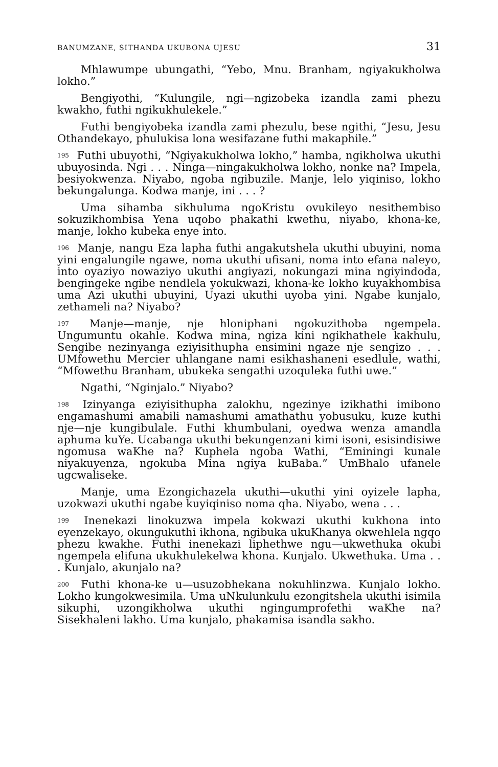BANUMZANE, SITHANDA UKUBONA UJESU 31
Mhlawumpe ubungathi, “Yebo, Mnu. Branham, ngiyakukholwa lokho.”
Bengiyothi, “Kulungile, ngi—ngizobeka izandla zami phezu kwakho, futhi ngikukhulekele.”
Futhi bengiyobeka izandla zami phezulu, bese ngithi, “Jesu, Jesu Othandekayo, phulukisa lona wesifazane futhi makaphile.”
<sup>195</sup> Futhi ubuyothi, “Ngiyakukholwa lokho,” hamba, ngikholwa ukuthi ubuyosinda. Ngi . . . Ninga—ningakukholwa lokho, nonke na? Impela, besiyokwenza. Niyabo, ngoba ngibuzile. Manje, lelo yiqiniso, lokho bekungalunga. Kodwa manje, ini . . . ?
Uma sihamba sikhuluma ngoKristu ovukileyo nesithembiso sokuzikhombisa Yena uqobo phakathi kwethu, niyabo, khona-ke, manje, lokho kubeka enye into.
<sup>196</sup> Manje, nangu Eza lapha futhi angakutshela ukuthi ubuyini, noma yini engalungile ngawe, noma ukuthi ufisani, noma into efana naleyo, into oyaziyo nowaziyo ukuthi angiyazi, nokungazi mina ngiyindoda, bengingeke ngibe nendlela yokukwazi, khona-ke lokho kuyakhombisa uma Azi ukuthi ubuyini, Uyazi ukuthi uyoba yini. Ngabe kunjalo, zethameli na? Niyabo?
<sup>197</sup> Manje—manje, nje hloniphani ngokuzithoba ngempela. Ungumuntu okahle. Kodwa mina, ngiza kini ngikhathele kakhulu, Sengibe nezinyanga eziyisithupha ensimini ngaze nje sengizo . . . UMfowethu Mercier uhlangane nami esikhashaneni esedlule, wathi, “Mfowethu Branham, ubukeka sengathi uzoquleka futhi uwe.”
Ngathi, “Nginjalo.” Niyabo?
<sup>198</sup> Izinyanga eziyisithupha zalokhu, ngezinye izikhathi imibono engamashumi amabili namashumi amathathu yobusuku, kuze kuthi nje—nje kungibulale. Futhi khumbulani, oyedwa wenza amandla aphuma kuYe. Ucabanga ukuthi bekungenzani kimi isoni, esisindisiwe ngomusa waKhe na? Kuphela ngoba Wathi, “Eminingi kunale niyakuyenza, ngokuba Mina ngiya kuBaba.” UmBhalo ufanele ugcwaliseke.
Manje, uma Ezongichazela ukuthi—ukuthi yini oyizele lapha, uzokwazi ukuthi ngabe kuyiqiniso noma qha. Niyabo, wena . . .
<sup>199</sup> Inenekazi linokuzwa impela kokwazi ukuthi kukhona into eyenzekayo, okungukuthi ikhona, ngibuka ukuKhanya okwehlela ngqo phezu kwakhe. Futhi inenekazi liphethwe ngu—ukwethuka okubi ngempela elifuna ukukhulekelwa khona. Kunjalo. Ukwethuka. Uma . . . Kunjalo, akunjalo na?
<sup>200</sup> Futhi khona-ke u—usuzobhekana nokuhlinzwa. Kunjalo lokho. Lokho kungokwesimila. Uma uNkulunkulu ezongitshela ukuthi isimila sikuphi, uzongikholwa ukuthi ngingumprofethi waKhe na? Sisekhaleni lakho. Uma kunjalo, phakamisa isandla sakho.